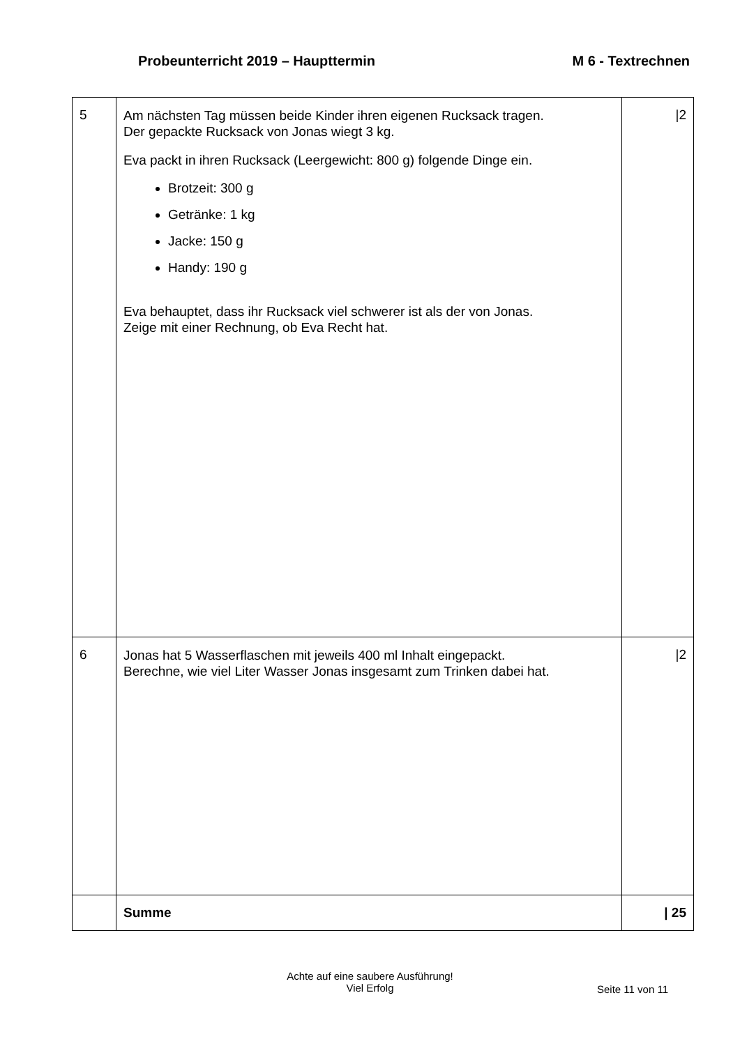Probeunterricht 2019 – Haupttermin M 6 - Textrechnen
| 5 | Am nächsten Tag müssen beide Kinder ihren eigenen Rucksack tragen. Der gepackte Rucksack von Jonas wiegt 3 kg. Eva packt in ihren Rucksack (Leergewicht: 800 g) folgende Dinge ein. Brotzeit: 300 g Getränke: 1 kg Jacke: 150 g Handy: 190 g Eva behauptet, dass ihr Rucksack viel schwerer ist als der von Jonas. Zeige mit einer Rechnung, ob Eva Recht hat. | /2 |
| 6 | Jonas hat 5 Wasserflaschen mit jeweils 400 ml Inhalt eingepackt. Berechne, wie viel Liter Wasser Jonas insgesamt zum Trinken dabei hat. | /2 |
| | Summe | / 25 |
Achte auf eine saubere Ausführung!
Viel Erfolg
Seite 11 von 11